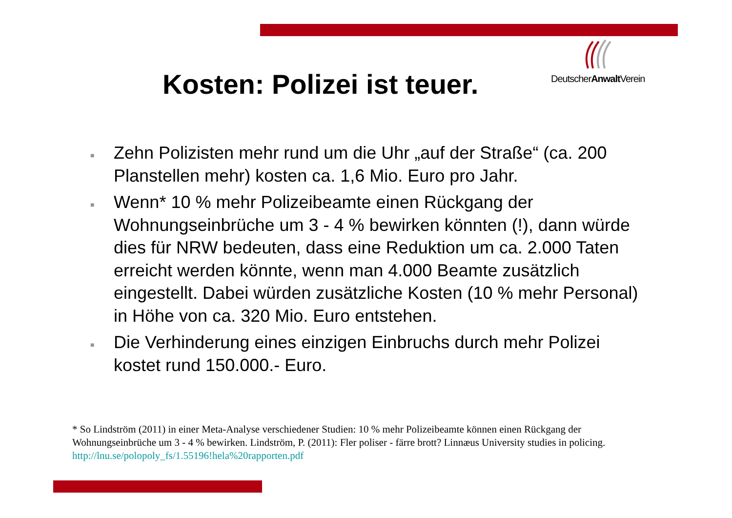Kosten: Polizei ist teuer.
DeutscherAnwalt Verein
■ Zehn Polizisten mehr rund um die Uhr „auf der Straße“ (ca. 200 Planstellen mehr) kosten ca. 1,6 Mio. Euro pro Jahr.
■ Wenn* 10 % mehr Polizeibeamte einen Rückgang der Wohnungseinbrüche um 3 - 4 % bewirken könnten (!), dann würde dies für NRW bedeuten, dass eine Reduktion um ca. 2.000 Taten erreicht werden könnte, wenn man 4.000 Beamte zusätzlich eingestellt. Dabei würden zusätzliche Kosten (10 % mehr Personal) in Höhe von ca. 320 Mio. Euro entstehen.
■ Die Verhinderung eines einzigen Einbruchs durch mehr Polizei kostet rund 150.000.- Euro.
* So Lindström (2011) in einer Meta-Analyse verschiedener Studien: 10 % mehr Polizeibeamte können einen Rückgang der Wohnungseinbrüche um 3 - 4 % bewirken. Lindström, P. (2011): Fler poliser - färre brott? Linnæus University studies in policing. http://lnu.se/polopoly_fs/1.55196!hela%20rapporten.pdf